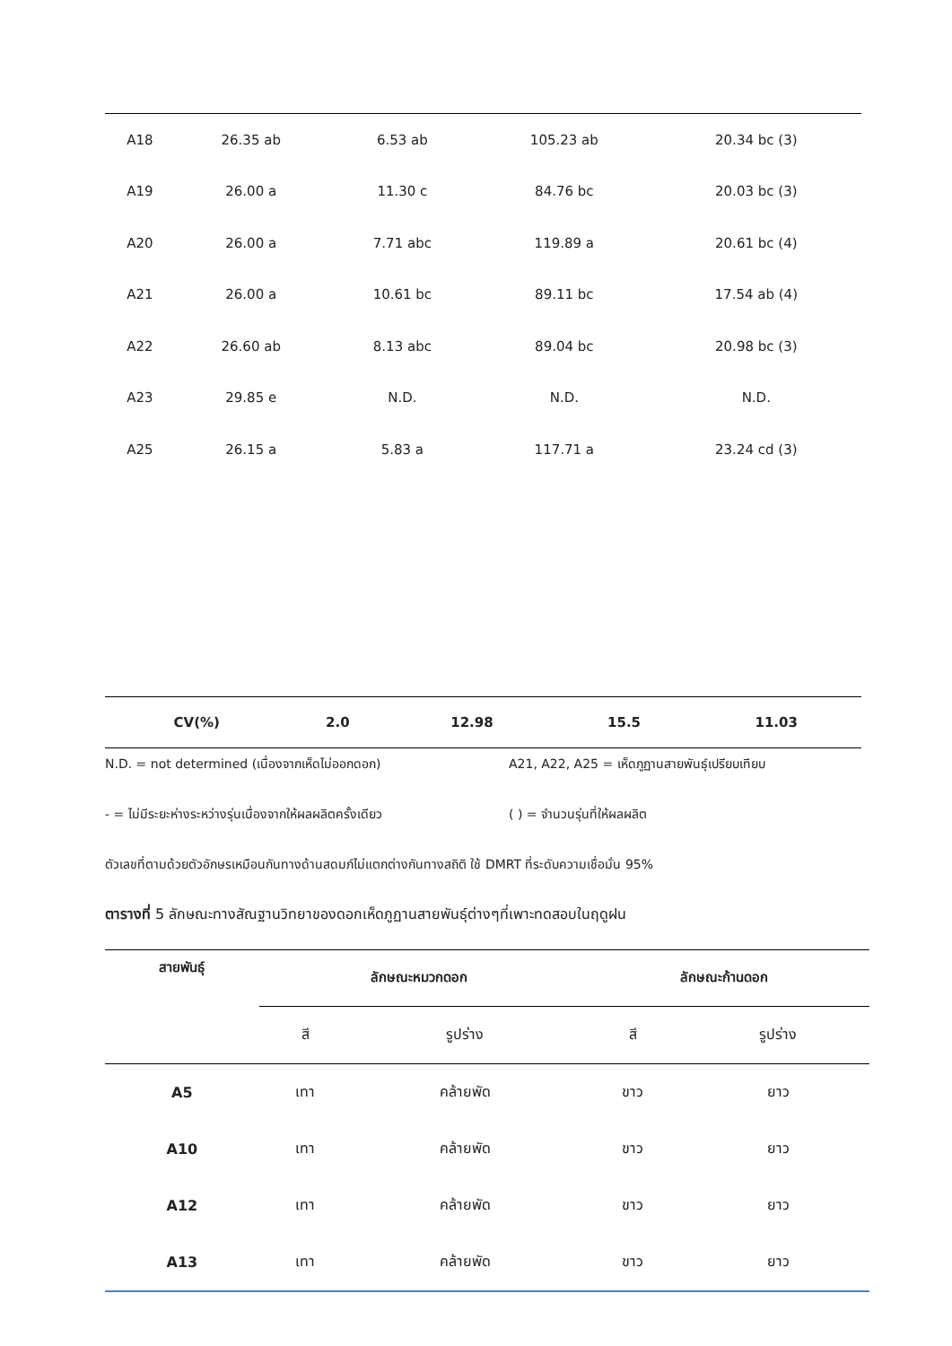| A18 | 26.35 ab | 6.53 ab | 105.23 ab | 20.34 bc (3) |
| A19 | 26.00 a | 11.30 c | 84.76 bc | 20.03 bc (3) |
| A20 | 26.00 a | 7.71 abc | 119.89 a | 20.61 bc (4) |
| A21 | 26.00 a | 10.61 bc | 89.11 bc | 17.54 ab (4) |
| A22 | 26.60 ab | 8.13 abc | 89.04 bc | 20.98 bc (3) |
| A23 | 29.85 e | N.D. | N.D. | N.D. |
| A25 | 26.15 a | 5.83 a | 117.71 a | 23.24 cd (3) |
| CV(%) | 2.0 | 12.98 | 15.5 | 11.03 |
N.D. = not determined (เนื่องจากเห็ดไม่ออกดอก) A21, A22, A25 = เห็ดภูฏานสายพันธุ์เปรียบเทียบ
- = ไม่มีระยะห่างระหว่างรุ่นเนื่องจากให้ผลผลิตครั้งเดียว ( ) = จำนวนรุ่นที่ให้ผลผลิต
ตัวเลขที่ตามด้วยตัวอักษรเหมือนกันทางด้านสดมภ์ไม่แตกต่างกันทางสถิติ ใช้ DMRT ที่ระดับความเชื่อมั่น 95%
ตารางที่ 5 ลักษณะทางสัณฐานวิทยาของดอกเห็ดภูฏานสายพันธุ์ต่างๆที่เพาะทดสอบในฤดูฝน
| สายพันธุ์ | ลักษณะหมวกดอก | | ลักษณะก้านดอก | |
| --- | --- | --- | --- | --- |
| | สี | รูปร่าง | สี | รูปร่าง |
| A5 | เทา | คล้ายพัด | ขาว | ยาว |
| A10 | เทา | คล้ายพัด | ขาว | ยาว |
| A12 | เทา | คล้ายพัด | ขาว | ยาว |
| A13 | เทา | คล้ายพัด | ขาว | ยาว |